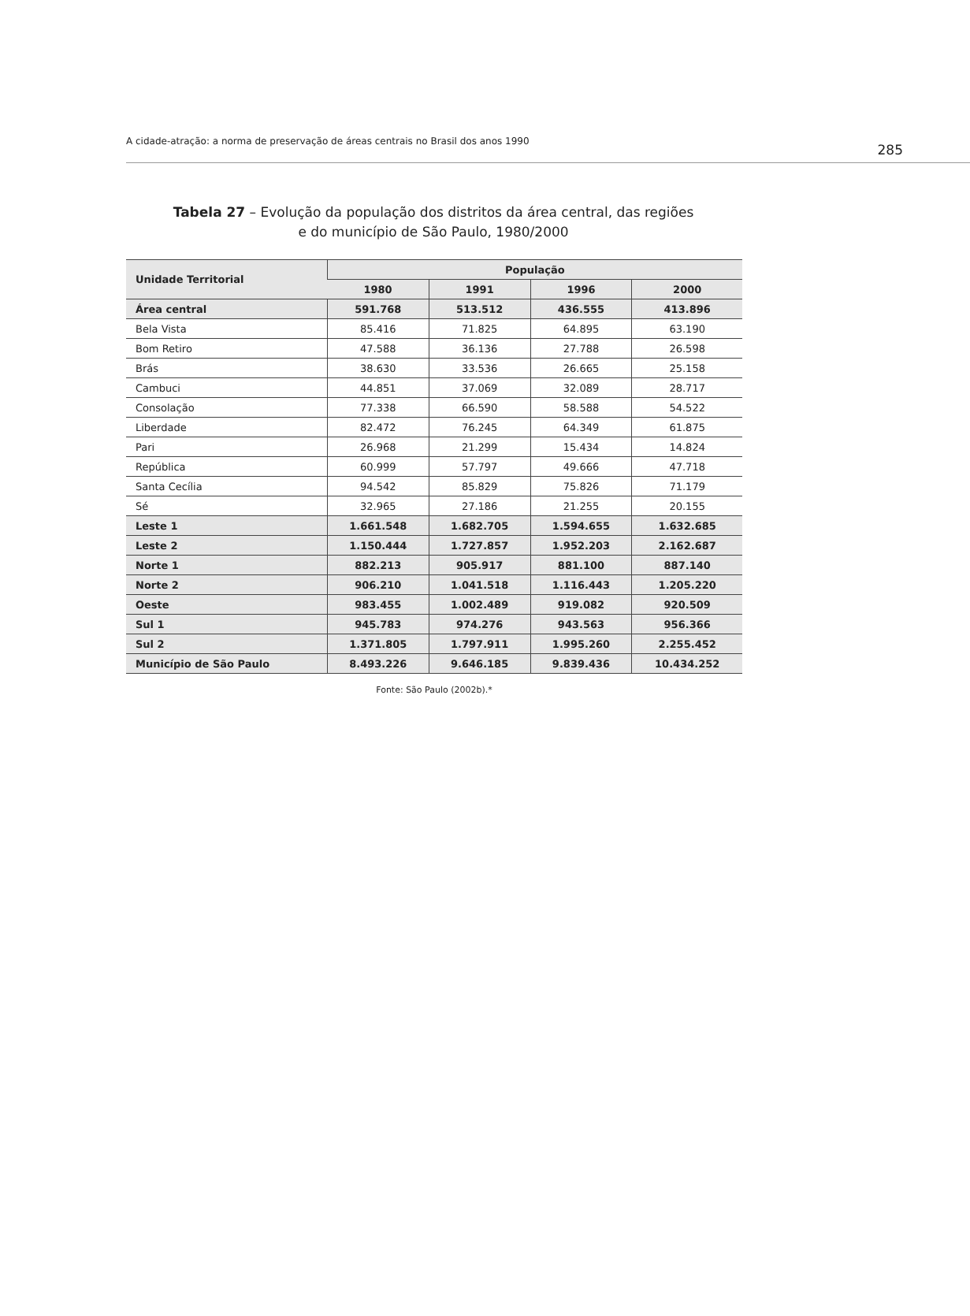A cidade-atração: a norma de preservação de áreas centrais no Brasil dos anos 1990 285
Tabela 27 – Evolução da população dos distritos da área central, das regiões
e do município de São Paulo, 1980/2000
| Unidade Territorial | População | | | |
| --- | --- | --- | --- | --- |
| | 1980 | 1991 | 1996 | 2000 |
| Área central | 591.768 | 513.512 | 436.555 | 413.896 |
| Bela Vista | 85.416 | 71.825 | 64.895 | 63.190 |
| Bom Retiro | 47.588 | 36.136 | 27.788 | 26.598 |
| Brás | 38.630 | 33.536 | 26.665 | 25.158 |
| Cambuci | 44.851 | 37.069 | 32.089 | 28.717 |
| Consolação | 77.338 | 66.590 | 58.588 | 54.522 |
| Liberdade | 82.472 | 76.245 | 64.349 | 61.875 |
| Pari | 26.968 | 21.299 | 15.434 | 14.824 |
| República | 60.999 | 57.797 | 49.666 | 47.718 |
| Santa Cecília | 94.542 | 85.829 | 75.826 | 71.179 |
| Sé | 32.965 | 27.186 | 21.255 | 20.155 |
| Leste 1 | 1.661.548 | 1.682.705 | 1.594.655 | 1.632.685 |
| Leste 2 | 1.150.444 | 1.727.857 | 1.952.203 | 2.162.687 |
| Norte 1 | 882.213 | 905.917 | 881.100 | 887.140 |
| Norte 2 | 906.210 | 1.041.518 | 1.116.443 | 1.205.220 |
| Oeste | 983.455 | 1.002.489 | 919.082 | 920.509 |
| Sul 1 | 945.783 | 974.276 | 943.563 | 956.366 |
| Sul 2 | 1.371.805 | 1.797.911 | 1.995.260 | 2.255.452 |
| Município de São Paulo | 8.493.226 | 9.646.185 | 9.839.436 | 10.434.252 |
Fonte: São Paulo (2002b).*